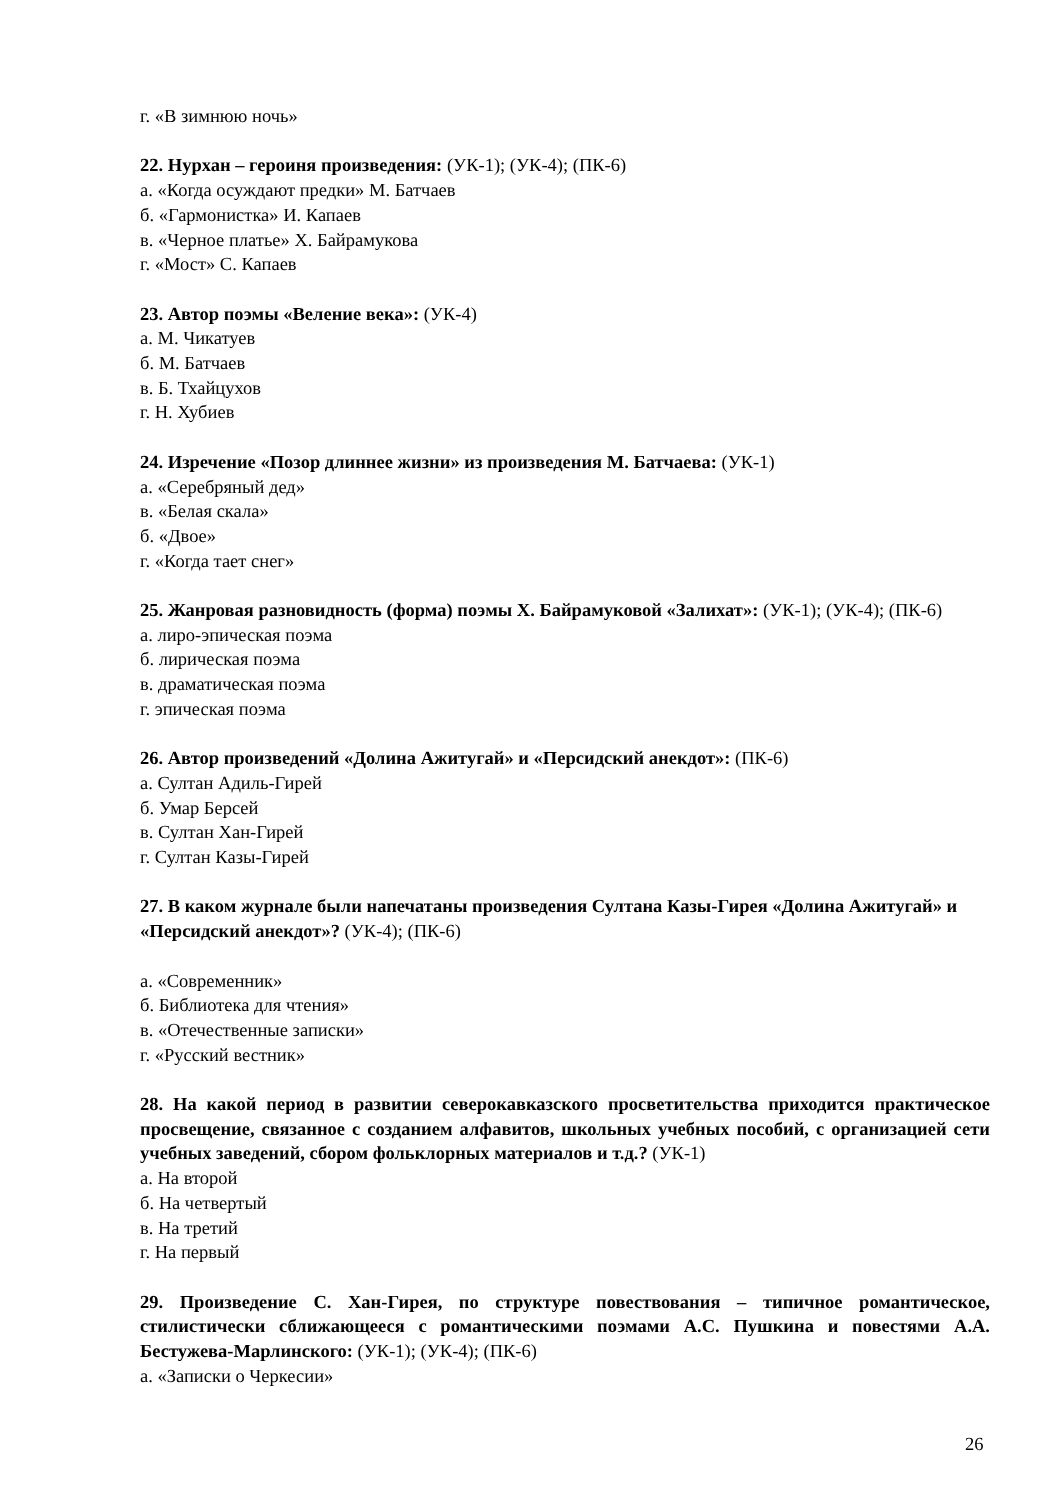г. «В зимнюю ночь»
22. Нурхан – героиня произведения: (УК-1); (УК-4); (ПК-6)
а. «Когда осуждают предки» М. Батчаев
б. «Гармонистка» И. Капаев
в. «Черное платье» Х. Байрамукова
г. «Мост» С. Капаев
23. Автор поэмы «Веление века»: (УК-4)
а. М. Чикатуев
б. М. Батчаев
в. Б. Тхайцухов
г. Н. Хубиев
24. Изречение «Позор длиннее жизни» из произведения М. Батчаева: (УК-1)
а. «Серебряный дед»
в. «Белая скала»
б. «Двое»
г. «Когда тает снег»
25. Жанровая разновидность (форма) поэмы Х. Байрамуковой «Залихат»: (УК-1); (УК-4); (ПК-6)
а. лиро-эпическая поэма
б. лирическая поэма
в. драматическая поэма
г. эпическая поэма
26. Автор произведений «Долина Ажитугай» и «Персидский анекдот»: (ПК-6)
а. Султан Адиль-Гирей
б. Умар Берсей
в. Султан Хан-Гирей
г. Султан Казы-Гирей
27. В каком журнале были напечатаны произведения Султана Казы-Гирея «Долина Ажитугай» и «Персидский анекдот»? (УК-4); (ПК-6)
а. «Современник»
б. Библиотека для чтения»
в. «Отечественные записки»
г. «Русский вестник»
28. На какой период в развитии северокавказского просветительства приходится практическое просвещение, связанное с созданием алфавитов, школьных учебных пособий, с организацией сети учебных заведений, сбором фольклорных материалов и т.д.? (УК-1)
а. На второй
б. На четвертый
в. На третий
г. На первый
29. Произведение С. Хан-Гирея, по структуре повествования – типичное романтическое, стилистически сближающееся с романтическими поэмами А.С. Пушкина и повестями А.А. Бестужева-Марлинского: (УК-1); (УК-4); (ПК-6)
а. «Записки о Черкесии»
26